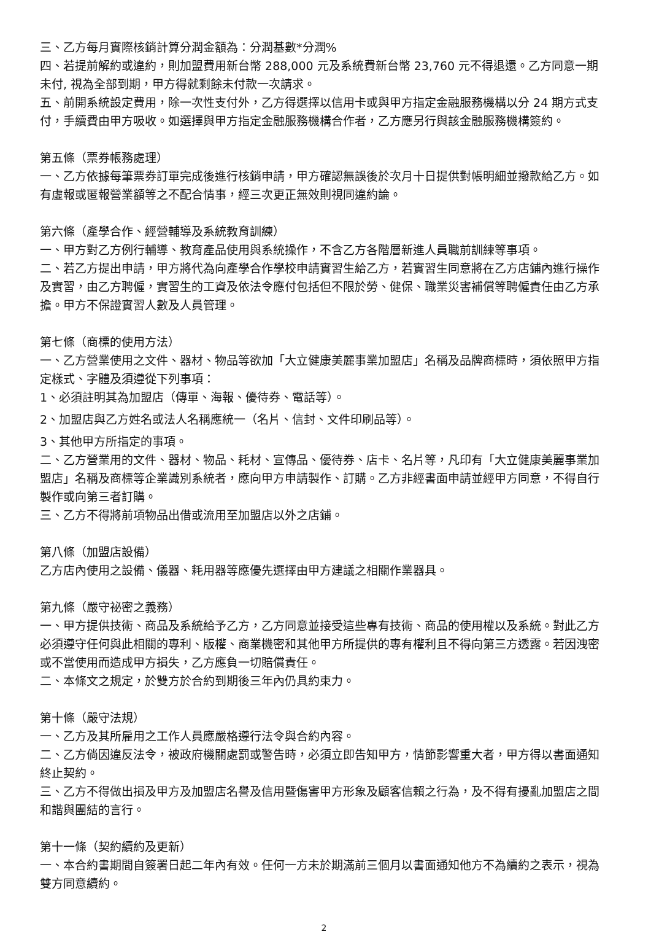三、乙方每月實際核銷計算分潤金額為：分潤基數*分潤%
四、若提前解約或違約，則加盟費用新台幣 288,000 元及系統費新台幣 23,760 元不得退還。乙方同意一期未付, 視為全部到期，甲方得就剩餘未付款一次請求。
五、前開系統設定費用，除一次性支付外，乙方得選擇以信用卡或與甲方指定金融服務機構以分 24 期方式支付，手續費由甲方吸收。如選擇與甲方指定金融服務機構合作者，乙方應另行與該金融服務機構簽約。
第五條（票券帳務處理）
一、乙方依據每筆票券訂單完成後進行核銷申請，甲方確認無誤後於次月十日提供對帳明細並撥款給乙方。如有虛報或匿報營業額等之不配合情事，經三次更正無效則視同違約論。
第六條（產學合作、經營輔導及系統教育訓練）
一、甲方對乙方例行輔導、教育產品使用與系統操作，不含乙方各階層新進人員職前訓練等事項。
二、若乙方提出申請，甲方將代為向產學合作學校申請實習生給乙方，若實習生同意將在乙方店鋪內進行操作及實習，由乙方聘僱，實習生的工資及依法令應付包括但不限於勞、健保、職業災害補償等聘僱責任由乙方承擔。甲方不保證實習人數及人員管理。
第七條（商標的使用方法）
一、乙方營業使用之文件、器材、物品等欲加「大立健康美麗事業加盟店」名稱及品牌商標時，須依照甲方指定樣式、字體及須遵從下列事項：
1、必須註明其為加盟店（傳單、海報、優待券、電話等）。
2、加盟店與乙方姓名或法人名稱應統一（名片、信封、文件印刷品等）。
3、其他甲方所指定的事項。
二、乙方營業用的文件、器材、物品、耗材、宣傳品、優待券、店卡、名片等，凡印有「大立健康美麗事業加盟店」名稱及商標等企業識別系統者，應向甲方申請製作、訂購。乙方非經書面申請並經甲方同意，不得自行製作或向第三者訂購。
三、乙方不得將前項物品出借或流用至加盟店以外之店鋪。
第八條（加盟店設備）
乙方店內使用之設備、儀器、耗用器等應優先選擇由甲方建議之相關作業器具。
第九條（嚴守祕密之義務）
一、甲方提供技術、商品及系統給予乙方，乙方同意並接受這些專有技術、商品的使用權以及系統。對此乙方必須遵守任何與此相關的專利、版權、商業機密和其他甲方所提供的專有權利且不得向第三方透露。若因洩密或不當使用而造成甲方損失，乙方應負一切賠償責任。
二、本條文之規定，於雙方於合約到期後三年內仍具約束力。
第十條（嚴守法規）
一、乙方及其所雇用之工作人員應嚴格遵行法令與合約內容。
二、乙方倘因違反法令，被政府機關處罰或警告時，必須立即告知甲方，情節影響重大者，甲方得以書面通知終止契約。
三、乙方不得做出損及甲方及加盟店名譽及信用暨傷害甲方形象及顧客信賴之行為，及不得有擾亂加盟店之間和諧與團結的言行。
第十一條（契約續約及更新）
一、本合約書期間自簽署日起二年內有效。任何一方未於期滿前三個月以書面通知他方不為續約之表示，視為雙方同意續約。
2